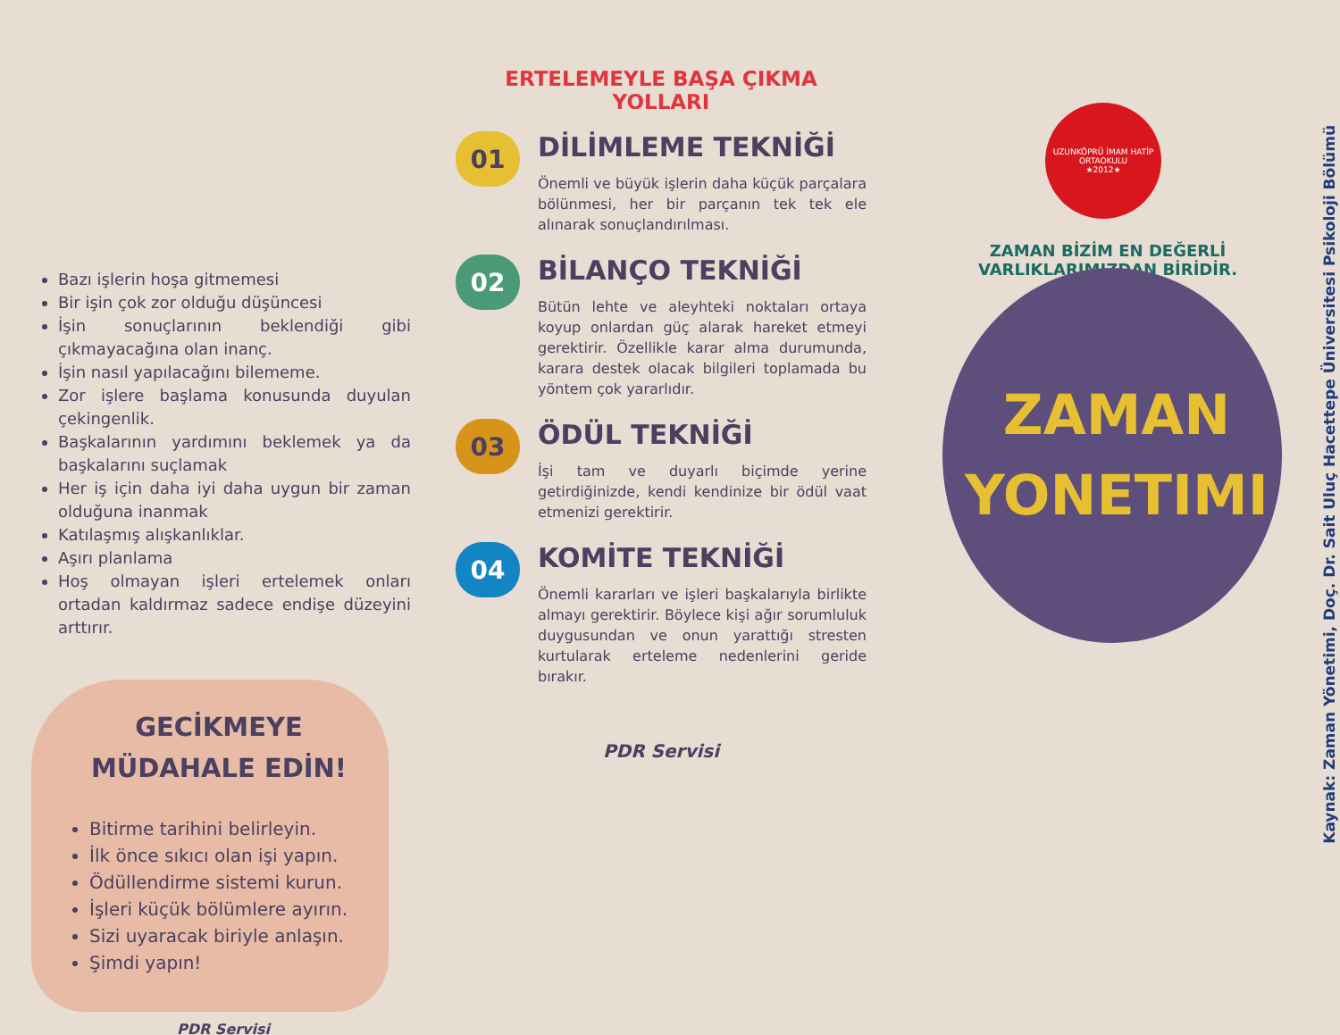Bazı işlerin hoşa gitmemesi
Bir işin çok zor olduğu düşüncesi
İşin sonuçlarının beklendiği gibi çıkmayacağına olan inanç.
İşin nasıl yapılacağını bilememe.
Zor işlere başlama konusunda duyulan çekingenlik.
Başkalarının yardımını beklemek ya da başkalarını suçlamak
Her iş için daha iyi daha uygun bir zaman olduğuna inanmak
Katılaşmış alışkanlıklar.
Aşırı planlama
Hoş olmayan işleri ertelemek onları ortadan kaldırmaz sadece endişe düzeyini arttırır.
GECİKMEYE
MÜDAHALE EDİN!
Bitirme tarihini belirleyin.
İlk önce sıkıcı olan işi yapın.
Ödüllendirme sistemi kurun.
İşleri küçük bölümlere ayırın.
Sizi uyaracak biriyle anlaşın.
Şimdi yapın!
PDR Servisi
ERTELEMEYLE BAŞA ÇIKMA
YOLLARI
01
DİLİMLEME TEKNİĞİ
Önemli ve büyük işlerin daha küçük parçalara bölünmesi, her bir parçanın tek tek ele alınarak sonuçlandırılması.
02
BİLANÇO TEKNİĞİ
Bütün lehte ve aleyhteki noktaları ortaya koyup onlardan güç alarak hareket etmeyi gerektirir. Özellikle karar alma durumunda, karara destek olacak bilgileri toplamada bu yöntem çok yararlıdır.
03
ÖDÜL TEKNİĞİ
İşi tam ve duyarlı biçimde yerine getirdiğinizde, kendi kendinize bir ödül vaat etmenizi gerektirir.
04
KOMİTE TEKNİĞİ
Önemli kararları ve işleri başkalarıyla birlikte almayı gerektirir. Böylece kişi ağır sorumluluk duygusundan ve onun yarattığı stresten kurtularak erteleme nedenlerini geride bırakır.
PDR Servisi
UZUNKÖPRÜ İMAM HATİP ORTAOKULU
★2012★
ZAMAN BİZİM EN DEĞERLİ VARLIKLARIMIZDAN BİRİDİR.
ZAMAN
YONETIMI
Kaynak: Zaman Yönetimi, Doç. Dr. Sait Uluç Hacettepe Üniversitesi Psikoloji Bölümü